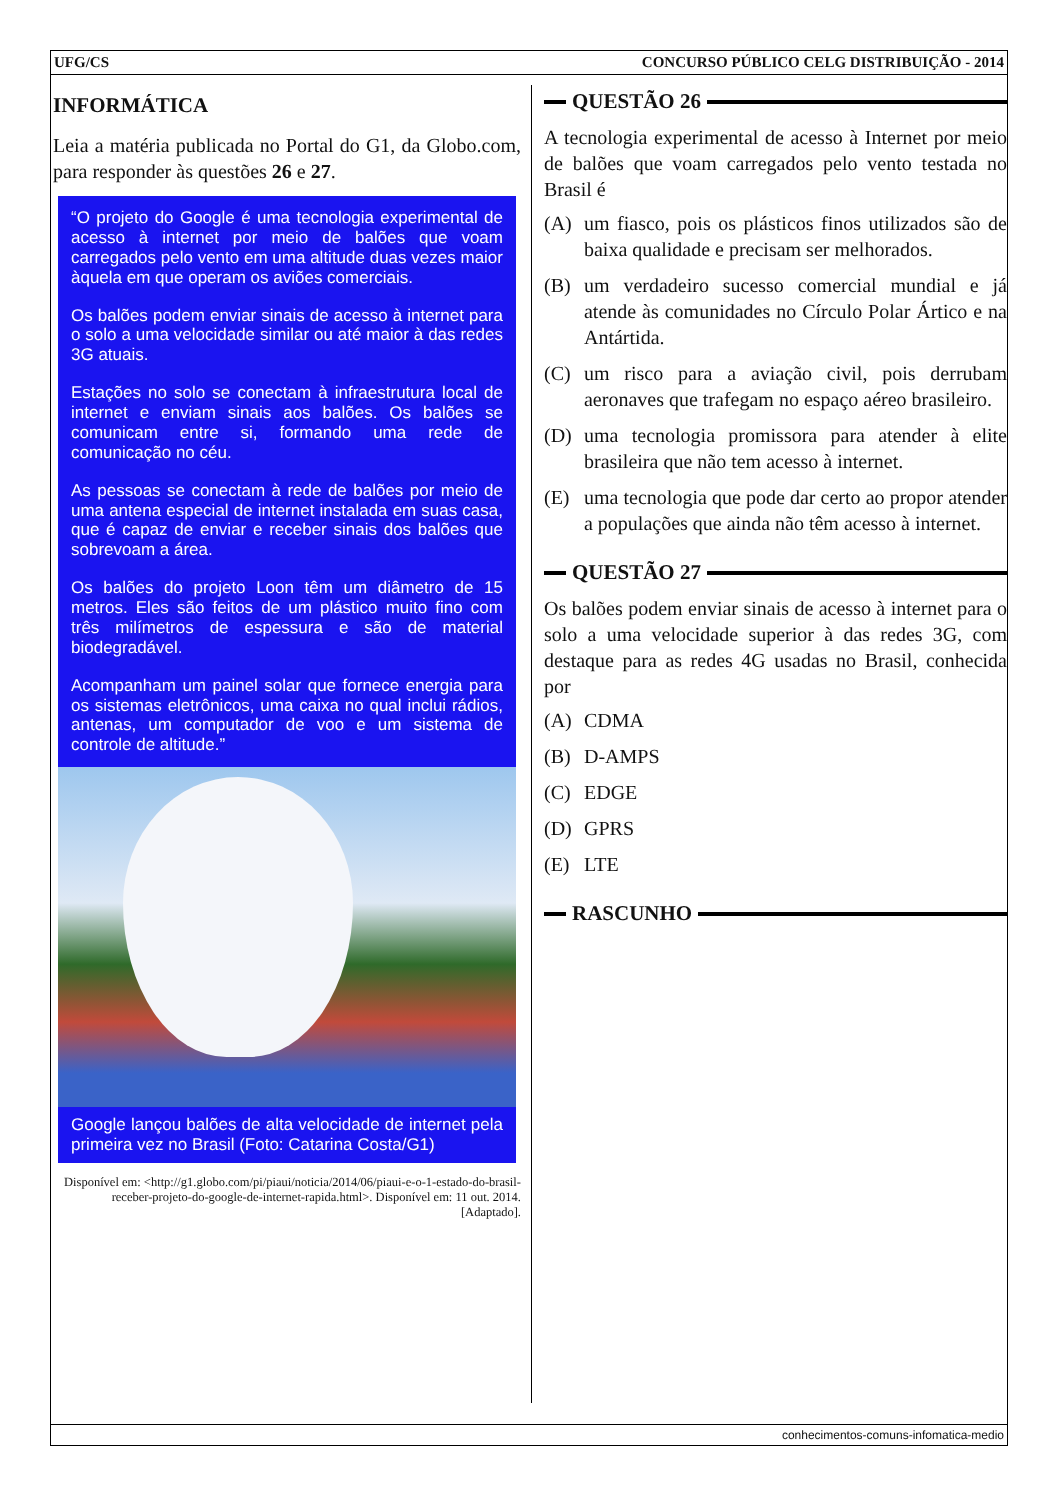UFG/CS CONCURSO PÚBLICO CELG DISTRIBUIÇÃO - 2014
INFORMÁTICA
Leia a matéria publicada no Portal do G1, da Globo.com, para responder às questões 26 e 27.
“O projeto do Google é uma tecnologia experimental de acesso à internet por meio de balões que voam carregados pelo vento em uma altitude duas vezes maior àquela em que operam os aviões comerciais.
Os balões podem enviar sinais de acesso à internet para o solo a uma velocidade similar ou até maior à das redes 3G atuais.
Estações no solo se conectam à infraestrutura local de internet e enviam sinais aos balões. Os balões se comunicam entre si, formando uma rede de comunicação no céu.
As pessoas se conectam à rede de balões por meio de uma antena especial de internet instalada em suas casa, que é capaz de enviar e receber sinais dos balões que sobrevoam a área.
Os balões do projeto Loon têm um diâmetro de 15 metros. Eles são feitos de um plástico muito fino com três milímetros de espessura e são de material biodegradável.
Acompanham um painel solar que fornece energia para os sistemas eletrônicos, uma caixa no qual inclui rádios, antenas, um computador de voo e um sistema de controle de altitude.”
Google lançou balões de alta velocidade de internet pela primeira vez no Brasil (Foto: Catarina Costa/G1)
Disponível em: <http://g1.globo.com/pi/piaui/noticia/2014/06/piaui-e-o-1-estado-do-brasil-receber-projeto-do-google-de-internet-rapida.html>. Disponível em: 11 out. 2014. [Adaptado].
QUESTÃO 26
A tecnologia experimental de acesso à Internet por meio de balões que voam carregados pelo vento testada no Brasil é
(A) um fiasco, pois os plásticos finos utilizados são de baixa qualidade e precisam ser melhorados.
(B) um verdadeiro sucesso comercial mundial e já atende às comunidades no Círculo Polar Ártico e na Antártida.
(C) um risco para a aviação civil, pois derrubam aeronaves que trafegam no espaço aéreo brasileiro.
(D) uma tecnologia promissora para atender à elite brasileira que não tem acesso à internet.
(E) uma tecnologia que pode dar certo ao propor atender a populações que ainda não têm acesso à internet.
QUESTÃO 27
Os balões podem enviar sinais de acesso à internet para o solo a uma velocidade superior à das redes 3G, com destaque para as redes 4G usadas no Brasil, conhecida por
(A) CDMA
(B) D-AMPS
(C) EDGE
(D) GPRS
(E) LTE
RASCUNHO
conhecimentos-comuns-infomatica-medio